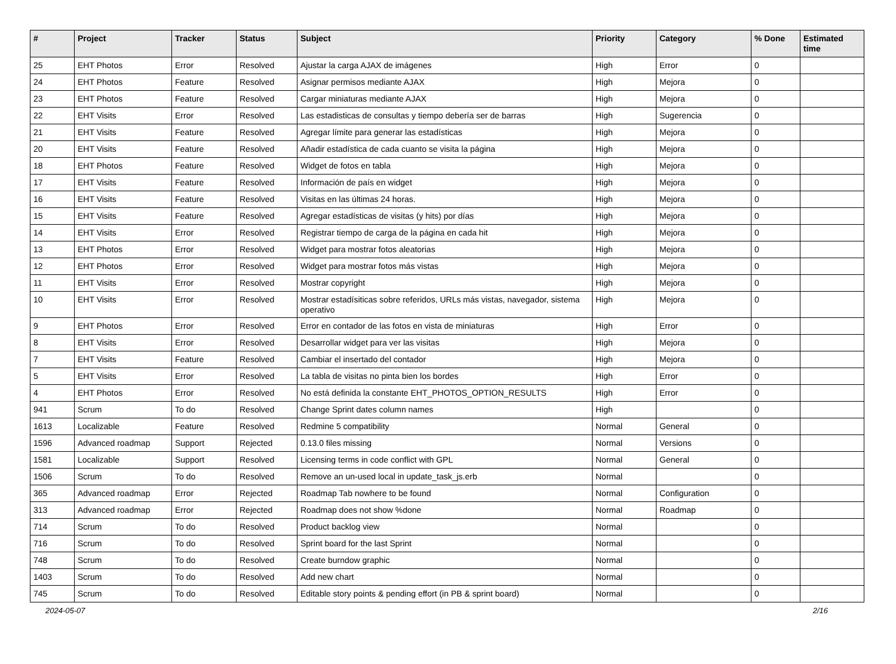| # | Project | Tracker | Status | Subject | Priority | Category | % Done | Estimated time |
| --- | --- | --- | --- | --- | --- | --- | --- | --- |
| 25 | EHT Photos | Error | Resolved | Ajustar la carga AJAX de imágenes | High | Error | 0 | |
| 24 | EHT Photos | Feature | Resolved | Asignar permisos mediante AJAX | High | Mejora | 0 | |
| 23 | EHT Photos | Feature | Resolved | Cargar miniaturas mediante AJAX | High | Mejora | 0 | |
| 22 | EHT Visits | Error | Resolved | Las estadisticas de consultas y tiempo debería ser de barras | High | Sugerencia | 0 | |
| 21 | EHT Visits | Feature | Resolved | Agregar límite para generar las estadísticas | High | Mejora | 0 | |
| 20 | EHT Visits | Feature | Resolved | Añadir estadística de cada cuanto se visita la página | High | Mejora | 0 | |
| 18 | EHT Photos | Feature | Resolved | Widget de fotos en tabla | High | Mejora | 0 | |
| 17 | EHT Visits | Feature | Resolved | Información de país en widget | High | Mejora | 0 | |
| 16 | EHT Visits | Feature | Resolved | Visitas en las últimas 24 horas. | High | Mejora | 0 | |
| 15 | EHT Visits | Feature | Resolved | Agregar estadísticas de visitas (y hits) por días | High | Mejora | 0 | |
| 14 | EHT Visits | Error | Resolved | Registrar tiempo de carga de la página en cada hit | High | Mejora | 0 | |
| 13 | EHT Photos | Error | Resolved | Widget para mostrar fotos aleatorias | High | Mejora | 0 | |
| 12 | EHT Photos | Error | Resolved | Widget para mostrar fotos más vistas | High | Mejora | 0 | |
| 11 | EHT Visits | Error | Resolved | Mostrar copyright | High | Mejora | 0 | |
| 10 | EHT Visits | Error | Resolved | Mostrar estadísiticas sobre referidos, URLs más vistas, navegador, sistema operativo | High | Mejora | 0 | |
| 9 | EHT Photos | Error | Resolved | Error en contador de las fotos en vista de miniaturas | High | Error | 0 | |
| 8 | EHT Visits | Error | Resolved | Desarrollar widget para ver las visitas | High | Mejora | 0 | |
| 7 | EHT Visits | Feature | Resolved | Cambiar el insertado del contador | High | Mejora | 0 | |
| 5 | EHT Visits | Error | Resolved | La tabla de visitas no pinta bien los bordes | High | Error | 0 | |
| 4 | EHT Photos | Error | Resolved | No está definida la constante EHT_PHOTOS_OPTION_RESULTS | High | Error | 0 | |
| 941 | Scrum | To do | Resolved | Change Sprint dates column names | High | | 0 | |
| 1613 | Localizable | Feature | Resolved | Redmine 5 compatibility | Normal | General | 0 | |
| 1596 | Advanced roadmap | Support | Rejected | 0.13.0 files missing | Normal | Versions | 0 | |
| 1581 | Localizable | Support | Resolved | Licensing terms in code conflict with GPL | Normal | General | 0 | |
| 1506 | Scrum | To do | Resolved | Remove an un-used local in update_task_js.erb | Normal | | 0 | |
| 365 | Advanced roadmap | Error | Rejected | Roadmap Tab nowhere to be found | Normal | Configuration | 0 | |
| 313 | Advanced roadmap | Error | Rejected | Roadmap does not show %done | Normal | Roadmap | 0 | |
| 714 | Scrum | To do | Resolved | Product backlog view | Normal | | 0 | |
| 716 | Scrum | To do | Resolved | Sprint board for the last Sprint | Normal | | 0 | |
| 748 | Scrum | To do | Resolved | Create burndow graphic | Normal | | 0 | |
| 1403 | Scrum | To do | Resolved | Add new chart | Normal | | 0 | |
| 745 | Scrum | To do | Resolved | Editable story points & pending effort (in PB & sprint board) | Normal | | 0 | |
2024-05-07 2/16